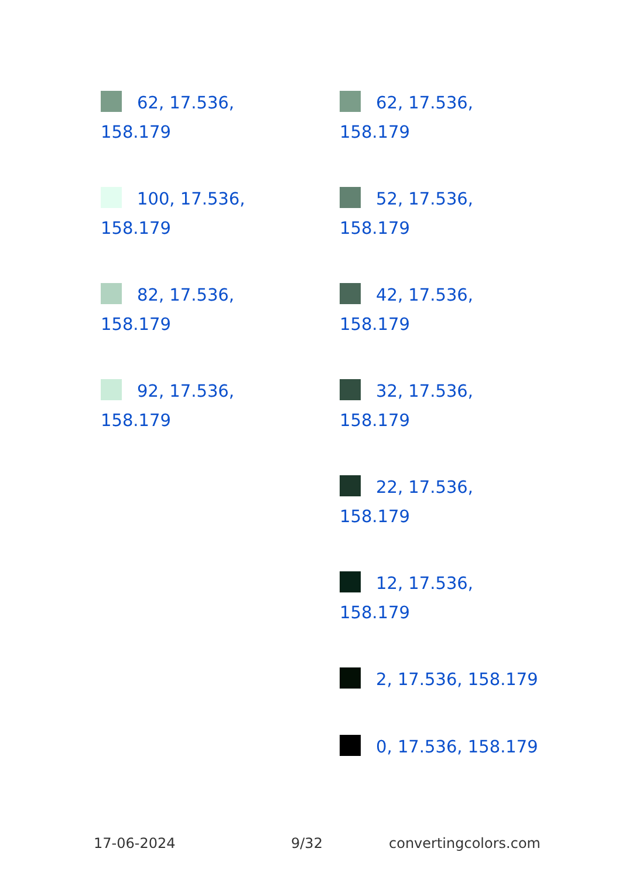62, 17.536, 158.179
100, 17.536, 158.179
82, 17.536, 158.179
92, 17.536, 158.179
62, 17.536, 158.179
52, 17.536, 158.179
42, 17.536, 158.179
32, 17.536, 158.179
22, 17.536, 158.179
12, 17.536, 158.179
2, 17.536, 158.179
0, 17.536, 158.179
17-06-2024 9/32 convertingcolors.com